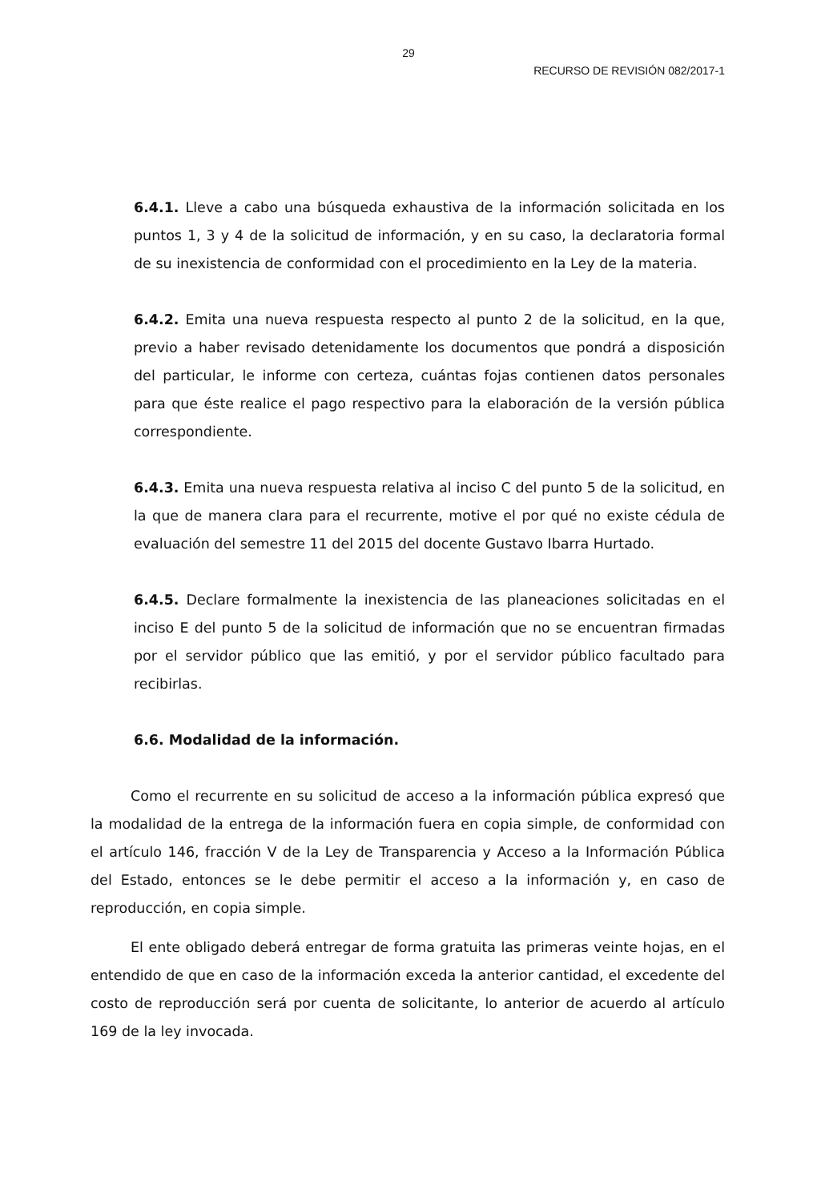29
RECURSO DE REVISIÓN 082/2017-1
6.4.1. Lleve a cabo una búsqueda exhaustiva de la información solicitada en los puntos 1, 3 y 4 de la solicitud de información, y en su caso, la declaratoria formal de su inexistencia de conformidad con el procedimiento en la Ley de la materia.
6.4.2. Emita una nueva respuesta respecto al punto 2 de la solicitud, en la que, previo a haber revisado detenidamente los documentos que pondrá a disposición del particular, le informe con certeza, cuántas fojas contienen datos personales para que éste realice el pago respectivo para la elaboración de la versión pública correspondiente.
6.4.3. Emita una nueva respuesta relativa al inciso C del punto 5 de la solicitud, en la que de manera clara para el recurrente, motive el por qué no existe cédula de evaluación del semestre 11 del 2015 del docente Gustavo Ibarra Hurtado.
6.4.5. Declare formalmente la inexistencia de las planeaciones solicitadas en el inciso E del punto 5 de la solicitud de información que no se encuentran firmadas por el servidor público que las emitió, y por el servidor público facultado para recibirlas.
6.6. Modalidad de la información.
Como el recurrente en su solicitud de acceso a la información pública expresó que la modalidad de la entrega de la información fuera en copia simple, de conformidad con el artículo 146, fracción V de la Ley de Transparencia y Acceso a la Información Pública del Estado, entonces se le debe permitir el acceso a la información y, en caso de reproducción, en copia simple.
El ente obligado deberá entregar de forma gratuita las primeras veinte hojas, en el entendido de que en caso de la información exceda la anterior cantidad, el excedente del costo de reproducción será por cuenta de solicitante, lo anterior de acuerdo al artículo 169 de la ley invocada.